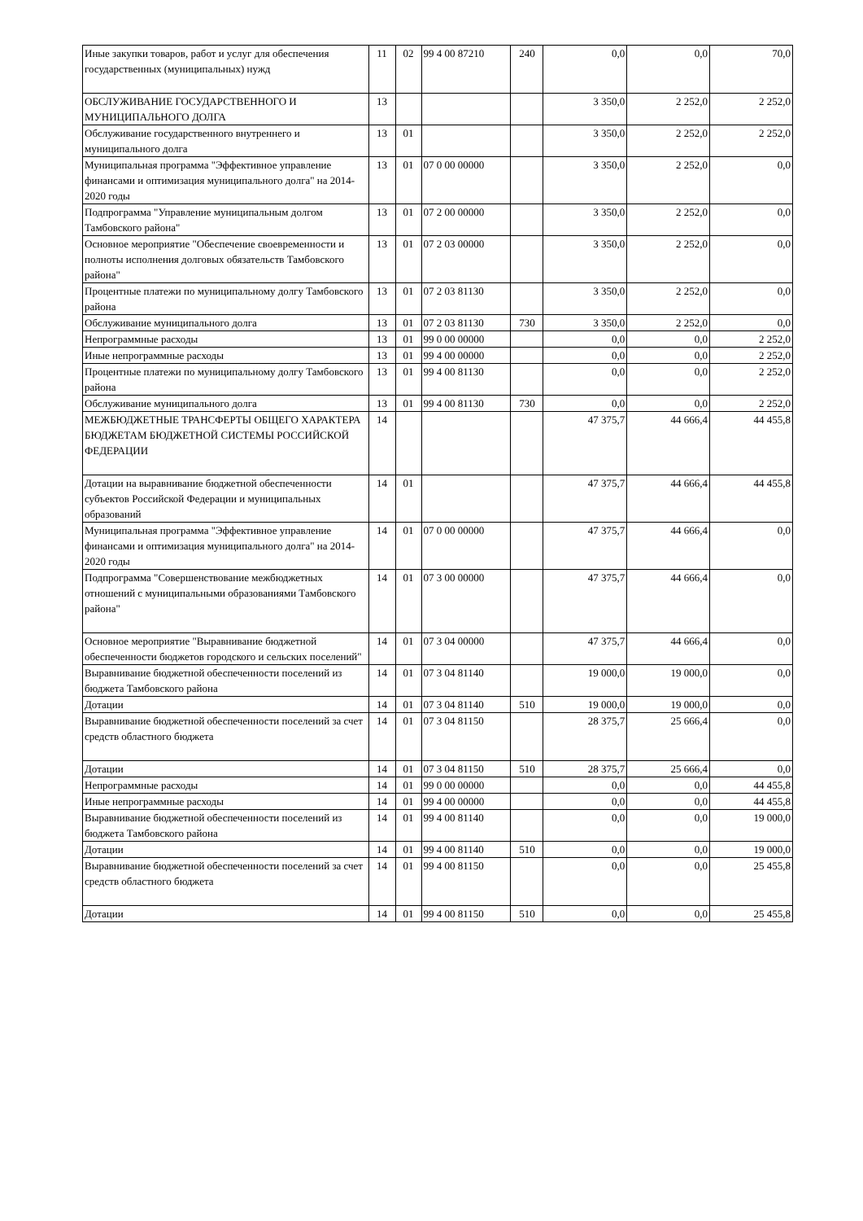| Иные закупки товаров, работ и услуг для обеспечения государственных (муниципальных) нужд | 11 | 02 | 99 4 00 87210 | 240 | 0,0 | 0,0 | 70,0 |
| ОБСЛУЖИВАНИЕ ГОСУДАРСТВЕННОГО И МУНИЦИПАЛЬНОГО ДОЛГА | 13 | | | | 3 350,0 | 2 252,0 | 2 252,0 |
| Обслуживание государственного внутреннего и муниципального долга | 13 | 01 | | | 3 350,0 | 2 252,0 | 2 252,0 |
| Муниципальная программа "Эффективное управление финансами и оптимизация муниципального долга" на 2014-2020 годы | 13 | 01 | 07 0 00 00000 | | 3 350,0 | 2 252,0 | 0,0 |
| Подпрограмма "Управление муниципальным долгом Тамбовского района" | 13 | 01 | 07 2 00 00000 | | 3 350,0 | 2 252,0 | 0,0 |
| Основное мероприятие "Обеспечение своевременности и полноты исполнения долговых обязательств Тамбовского района" | 13 | 01 | 07 2 03 00000 | | 3 350,0 | 2 252,0 | 0,0 |
| Процентные платежи по муниципальному долгу Тамбовского района | 13 | 01 | 07 2 03 81130 | | 3 350,0 | 2 252,0 | 0,0 |
| Обслуживание муниципального долга | 13 | 01 | 07 2 03 81130 | 730 | 3 350,0 | 2 252,0 | 0,0 |
| Непрограммные расходы | 13 | 01 | 99 0 00 00000 | | 0,0 | 0,0 | 2 252,0 |
| Иные непрограммные расходы | 13 | 01 | 99 4 00 00000 | | 0,0 | 0,0 | 2 252,0 |
| Процентные платежи по муниципальному долгу Тамбовского района | 13 | 01 | 99 4 00 81130 | | 0,0 | 0,0 | 2 252,0 |
| Обслуживание муниципального долга | 13 | 01 | 99 4 00 81130 | 730 | 0,0 | 0,0 | 2 252,0 |
| МЕЖБЮДЖЕТНЫЕ ТРАНСФЕРТЫ ОБЩЕГО ХАРАКТЕРА БЮДЖЕТАМ БЮДЖЕТНОЙ СИСТЕМЫ РОССИЙСКОЙ ФЕДЕРАЦИИ | 14 | | | | 47 375,7 | 44 666,4 | 44 455,8 |
| Дотации на выравнивание бюджетной обеспеченности субъектов Российской Федерации и муниципальных образований | 14 | 01 | | | 47 375,7 | 44 666,4 | 44 455,8 |
| Муниципальная программа "Эффективное управление финансами и оптимизация муниципального долга" на 2014-2020 годы | 14 | 01 | 07 0 00 00000 | | 47 375,7 | 44 666,4 | 0,0 |
| Подпрограмма "Совершенствование межбюджетных отношений с муниципальными образованиями Тамбовского района" | 14 | 01 | 07 3 00 00000 | | 47 375,7 | 44 666,4 | 0,0 |
| Основное мероприятие "Выравнивание бюджетной обеспеченности бюджетов городского и сельских поселений" | 14 | 01 | 07 3 04 00000 | | 47 375,7 | 44 666,4 | 0,0 |
| Выравнивание бюджетной обеспеченности поселений из бюджета Тамбовского района | 14 | 01 | 07 3 04 81140 | | 19 000,0 | 19 000,0 | 0,0 |
| Дотации | 14 | 01 | 07 3 04 81140 | 510 | 19 000,0 | 19 000,0 | 0,0 |
| Выравнивание бюджетной обеспеченности поселений за счет средств областного бюджета | 14 | 01 | 07 3 04 81150 | | 28 375,7 | 25 666,4 | 0,0 |
| Дотации | 14 | 01 | 07 3 04 81150 | 510 | 28 375,7 | 25 666,4 | 0,0 |
| Непрограммные расходы | 14 | 01 | 99 0 00 00000 | | 0,0 | 0,0 | 44 455,8 |
| Иные непрограммные расходы | 14 | 01 | 99 4 00 00000 | | 0,0 | 0,0 | 44 455,8 |
| Выравнивание бюджетной обеспеченности поселений из бюджета Тамбовского района | 14 | 01 | 99 4 00 81140 | | 0,0 | 0,0 | 19 000,0 |
| Дотации | 14 | 01 | 99 4 00 81140 | 510 | 0,0 | 0,0 | 19 000,0 |
| Выравнивание бюджетной обеспеченности поселений за счет средств областного бюджета | 14 | 01 | 99 4 00 81150 | | 0,0 | 0,0 | 25 455,8 |
| Дотации | 14 | 01 | 99 4 00 81150 | 510 | 0,0 | 0,0 | 25 455,8 |